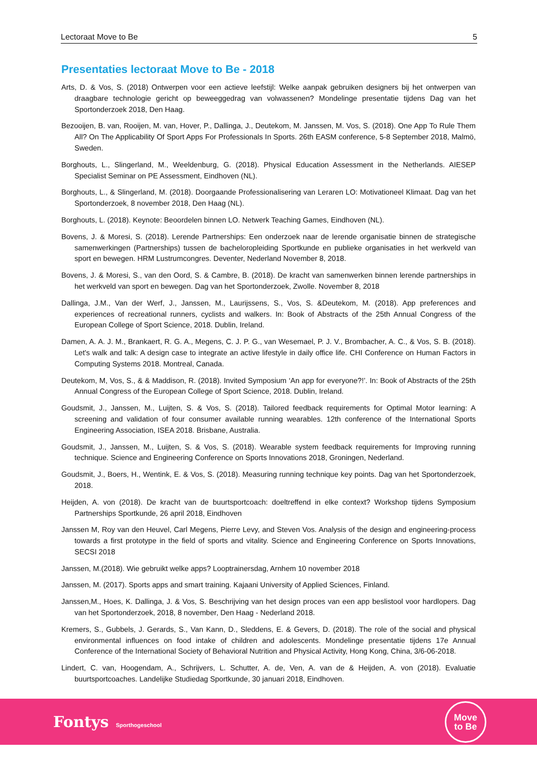Lectoraat Move to Be 5
Presentaties lectoraat Move to Be - 2018
Arts, D. & Vos, S. (2018) Ontwerpen voor een actieve leefstijl: Welke aanpak gebruiken designers bij het ontwerpen van draagbare technologie gericht op beweeggedrag van volwassenen? Mondelinge presentatie tijdens Dag van het Sportonderzoek 2018, Den Haag.
Bezooijen, B. van, Rooijen, M. van, Hover, P., Dallinga, J., Deutekom, M. Janssen, M. Vos, S. (2018). One App To Rule Them All? On The Applicability Of Sport Apps For Professionals In Sports. 26th EASM conference, 5-8 September 2018, Malmö, Sweden.
Borghouts, L., Slingerland, M., Weeldenburg, G. (2018). Physical Education Assessment in the Netherlands. AIESEP Specialist Seminar on PE Assessment, Eindhoven (NL).
Borghouts, L., & Slingerland, M. (2018). Doorgaande Professionalisering van Leraren LO: Motivationeel Klimaat. Dag van het Sportonderzoek, 8 november 2018, Den Haag (NL).
Borghouts, L. (2018). Keynote: Beoordelen binnen LO. Netwerk Teaching Games, Eindhoven (NL).
Bovens, J. & Moresi, S. (2018). Lerende Partnerships: Een onderzoek naar de lerende organisatie binnen de strategische samenwerkingen (Partnerships) tussen de bacheloropleiding Sportkunde en publieke organisaties in het werkveld van sport en bewegen. HRM Lustrumcongres. Deventer, Nederland November 8, 2018.
Bovens, J. & Moresi, S., van den Oord, S. & Cambre, B. (2018). De kracht van samenwerken binnen lerende partnerships in het werkveld van sport en bewegen. Dag van het Sportonderzoek, Zwolle. November 8, 2018
Dallinga, J.M., Van der Werf, J., Janssen, M., Laurijssens, S., Vos, S. &Deutekom, M. (2018). App preferences and experiences of recreational runners, cyclists and walkers. In: Book of Abstracts of the 25th Annual Congress of the European College of Sport Science, 2018. Dublin, Ireland.
Damen, A. A. J. M., Brankaert, R. G. A., Megens, C. J. P. G., van Wesemael, P. J. V., Brombacher, A. C., & Vos, S. B. (2018). Let's walk and talk: A design case to integrate an active lifestyle in daily office life. CHI Conference on Human Factors in Computing Systems 2018. Montreal, Canada.
Deutekom, M, Vos, S., & & Maddison, R. (2018). Invited Symposium ‘An app for everyone?!’. In: Book of Abstracts of the 25th Annual Congress of the European College of Sport Science, 2018. Dublin, Ireland.
Goudsmit, J., Janssen, M., Luijten, S. & Vos, S. (2018). Tailored feedback requirements for Optimal Motor learning: A screening and validation of four consumer available running wearables. 12th conference of the International Sports Engineering Association, ISEA 2018. Brisbane, Australia.
Goudsmit, J., Janssen, M., Luijten, S. & Vos, S. (2018). Wearable system feedback requirements for Improving running technique. Science and Engineering Conference on Sports Innovations 2018, Groningen, Nederland.
Goudsmit, J., Boers, H., Wentink, E. & Vos, S. (2018). Measuring running technique key points. Dag van het Sportonderzoek, 2018.
Heijden, A. von (2018). De kracht van de buurtsportcoach: doeltreffend in elke context? Workshop tijdens Symposium Partnerships Sportkunde, 26 april 2018, Eindhoven
Janssen M, Roy van den Heuvel, Carl Megens, Pierre Levy, and Steven Vos. Analysis of the design and engineering-process towards a first prototype in the field of sports and vitality. Science and Engineering Conference on Sports Innovations, SECSI 2018
Janssen, M.(2018). Wie gebruikt welke apps? Looptrainersdag, Arnhem 10 november 2018
Janssen, M. (2017). Sports apps and smart training. Kajaani University of Applied Sciences, Finland.
Janssen,M., Hoes, K. Dallinga, J. & Vos, S. Beschrijving van het design proces van een app beslistool voor hardlopers. Dag van het Sportonderzoek, 2018, 8 november, Den Haag - Nederland 2018.
Kremers, S., Gubbels, J. Gerards, S., Van Kann, D., Sleddens, E. & Gevers, D. (2018). The role of the social and physical environmental influences on food intake of children and adolescents. Mondelinge presentatie tijdens 17e Annual Conference of the International Society of Behavioral Nutrition and Physical Activity, Hong Kong, China, 3/6-06-2018.
Lindert, C. van, Hoogendam, A., Schrijvers, L. Schutter, A. de, Ven, A. van de & Heijden, A. von (2018). Evaluatie buurtsportcoaches. Landelijke Studiedag Sportkunde, 30 januari 2018, Eindhoven.
Fontys Sporthogeschool
Move
to Be